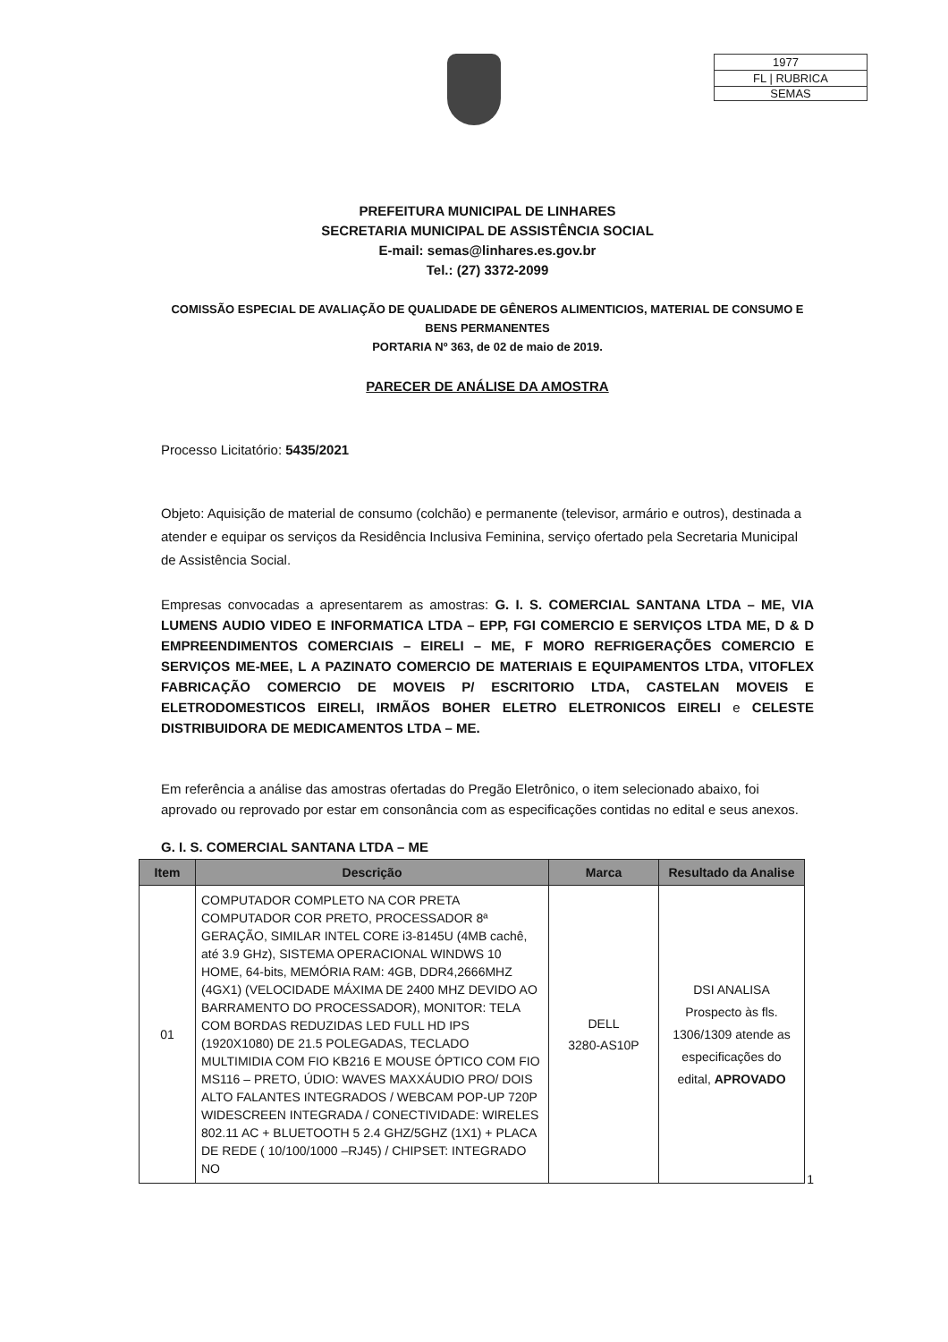1977
FL | RUBRICA
SEMAS
PREFEITURA MUNICIPAL DE LINHARES
SECRETARIA MUNICIPAL DE ASSISTÊNCIA SOCIAL
E-mail: semas@linhares.es.gov.br
Tel.: (27) 3372-2099
COMISSÃO ESPECIAL DE AVALIAÇÃO DE QUALIDADE DE GÊNEROS ALIMENTICIOS, MATERIAL DE CONSUMO E BENS PERMANENTES
PORTARIA Nº 363, de 02 de maio de 2019.
PARECER DE ANÁLISE DA AMOSTRA
Processo Licitatório: 5435/2021
Objeto: Aquisição de material de consumo (colchão) e permanente (televisor, armário e outros), destinada a atender e equipar os serviços da Residência Inclusiva Feminina, serviço ofertado pela Secretaria Municipal de Assistência Social.
Empresas convocadas a apresentarem as amostras: G. I. S. COMERCIAL SANTANA LTDA – ME, VIA LUMENS AUDIO VIDEO E INFORMATICA LTDA – EPP, FGI COMERCIO E SERVIÇOS LTDA ME, D & D EMPREENDIMENTOS COMERCIAIS – EIRELI – ME, F MORO REFRIGERAÇÕES COMERCIO E SERVIÇOS ME-MEE, L A PAZINATO COMERCIO DE MATERIAIS E EQUIPAMENTOS LTDA, VITOFLEX FABRICAÇÃO COMERCIO DE MOVEIS P/ ESCRITORIO LTDA, CASTELAN MOVEIS E ELETRODOMESTICOS EIRELI, IRMÃOS BOHER ELETRO ELETRONICOS EIRELI e CELESTE DISTRIBUIDORA DE MEDICAMENTOS LTDA – ME.
Em referência a análise das amostras ofertadas do Pregão Eletrônico, o item selecionado abaixo, foi aprovado ou reprovado por estar em consonância com as especificações contidas no edital e seus anexos.
G. I. S. COMERCIAL SANTANA LTDA – ME
| Item | Descrição | Marca | Resultado da Analise |
| --- | --- | --- | --- |
| 01 | COMPUTADOR COMPLETO NA COR PRETA COMPUTADOR COR PRETO, PROCESSADOR 8ª GERAÇÃO, SIMILAR INTEL CORE i3-8145U (4MB cachê, até 3.9 GHz), SISTEMA OPERACIONAL WINDWS 10 HOME, 64-bits, MEMÓRIA RAM: 4GB, DDR4,2666MHZ (4GX1) (VELOCIDADE MÁXIMA DE 2400 MHZ DEVIDO AO BARRAMENTO DO PROCESSADOR), MONITOR: TELA COM BORDAS REDUZIDAS LED FULL HD IPS (1920X1080) DE 21.5 POLEGADAS, TECLADO MULTIMIDIA COM FIO KB216 E MOUSE ÓPTICO COM FIO MS116 – PRETO, ÚDIO: WAVES MAXXÁUDIO PRO/ DOIS ALTO FALANTES INTEGRADOS / WEBCAM POP-UP 720P WIDESCREEN INTEGRADA / CONECTIVIDADE: WIRELES 802.11 AC + BLUETOOTH 5 2.4 GHZ/5GHZ (1X1) + PLACA DE REDE ( 10/100/1000 –RJ45) / CHIPSET: INTEGRADO NO | DELL 3280-AS10P | DSI ANALISA Prospecto às fls. 1306/1309 atende as especificações do edital, APROVADO |
1